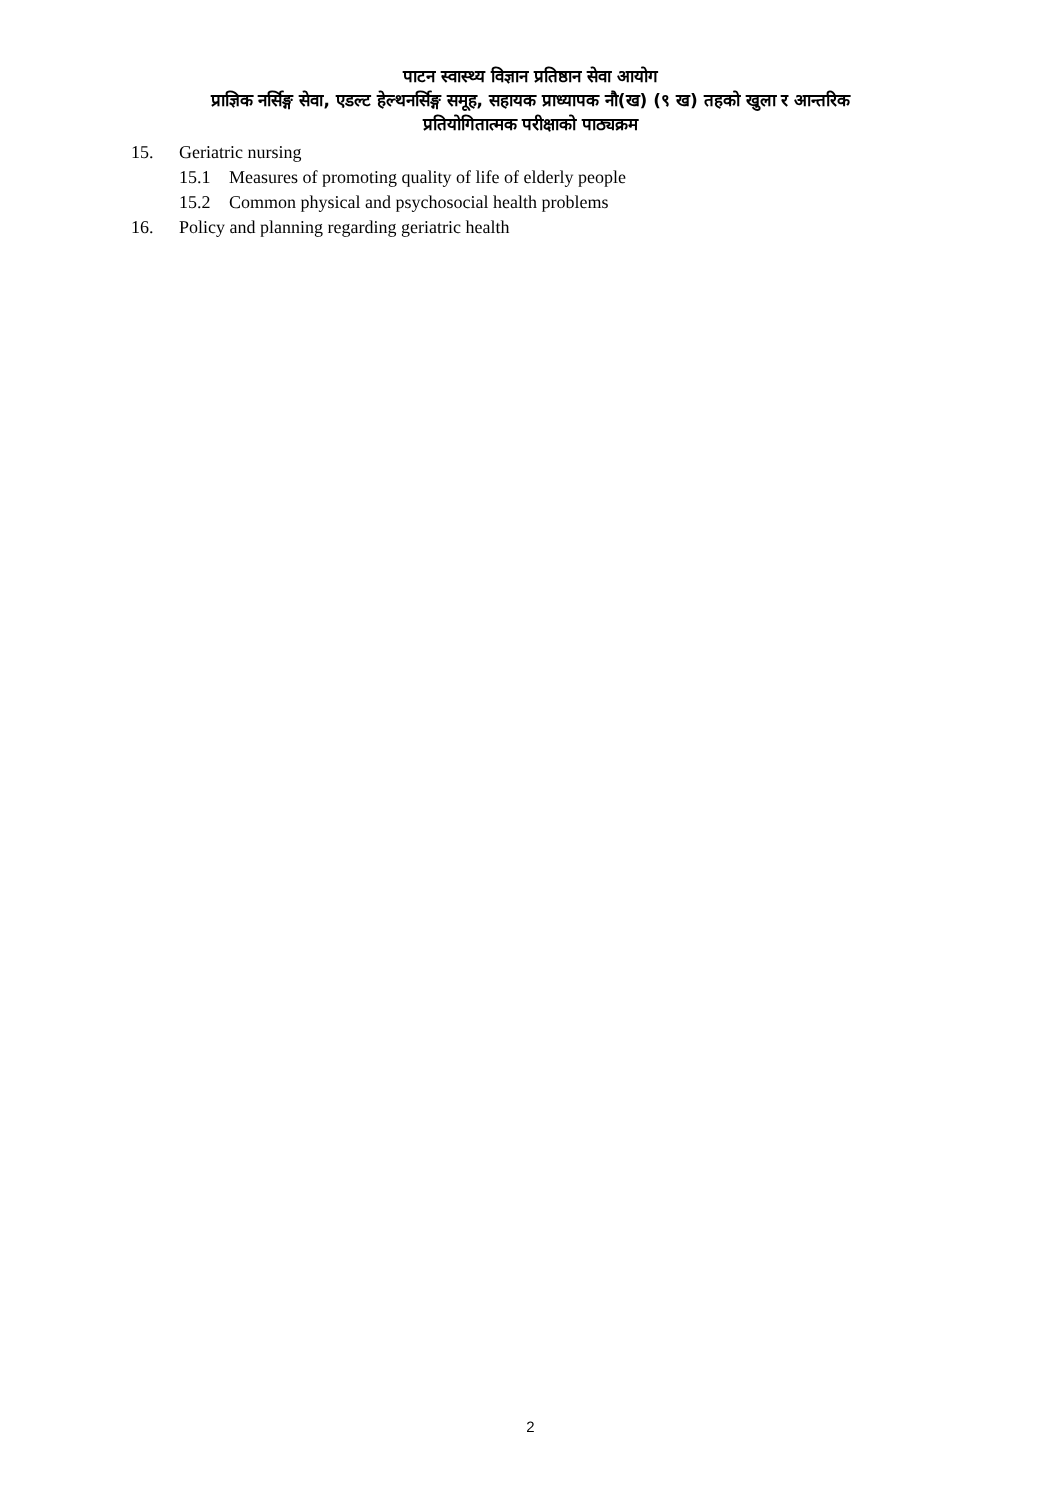पाटन स्वास्थ्य विज्ञान प्रतिष्ठान सेवा आयोग
प्राज्ञिक नर्सिङ्ग सेवा, एडल्ट हेल्थनर्सिङ्ग समूह, सहायक प्राध्यापक नौ(ख) (९ ख) तहको खुला र आन्तरिक
प्रतियोगितात्मक परीक्षाको पाठ्यक्रम
15. Geriatric nursing
15.1 Measures of promoting quality of life of elderly people
15.2 Common physical and psychosocial health problems
16. Policy and planning regarding geriatric health
2